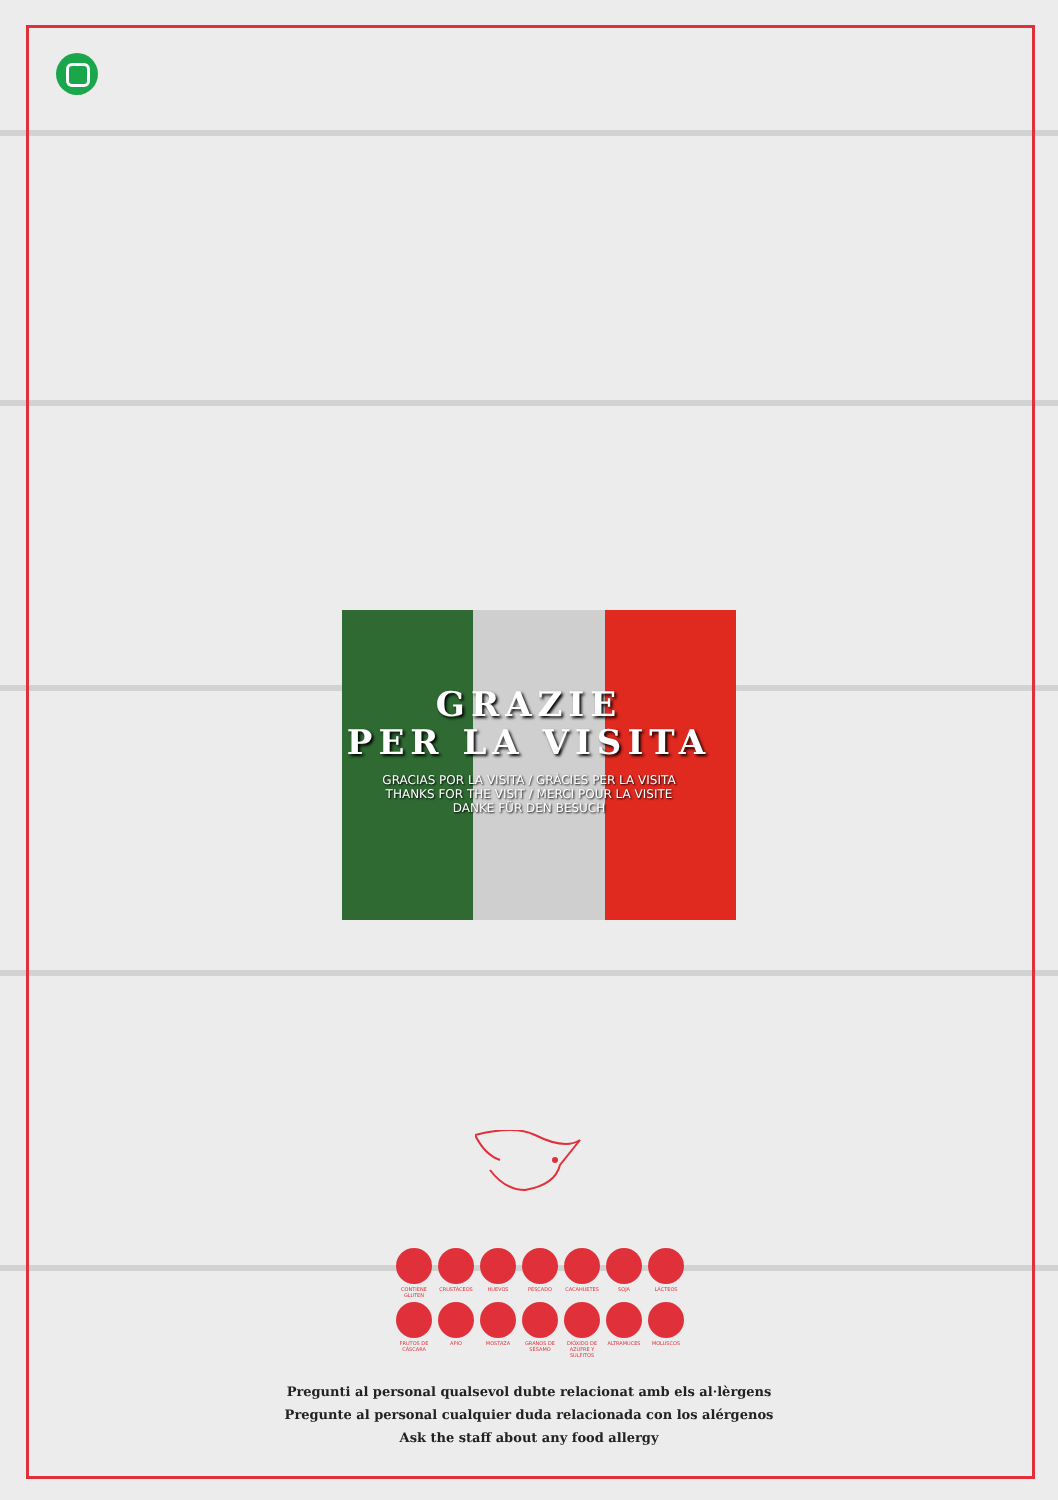GRAZIE
PER LA VISITA
GRACIAS POR LA VISITA / GRÀCIES PER LA VISITA
THANKS FOR THE VISIT / MERCI POUR LA VISITE
DANKE FÜR DEN BESUCH
CONTIENE GLUTEN CRUSTÁCEOS HUEVOS PESCADO CACAHUETES SOJA LÁCTEOS FRUTOS DE CÁSCARA APIO MOSTAZA GRANOS DE SÉSAMO DIÓXIDO DE AZUFRE Y SULFITOS ALTRAMUCES MOLUSCOS
Pregunti al personal qualsevol dubte relacionat amb els al·lèrgens
Pregunte al personal cualquier duda relacionada con los alérgenos
Ask the staff about any food allergy